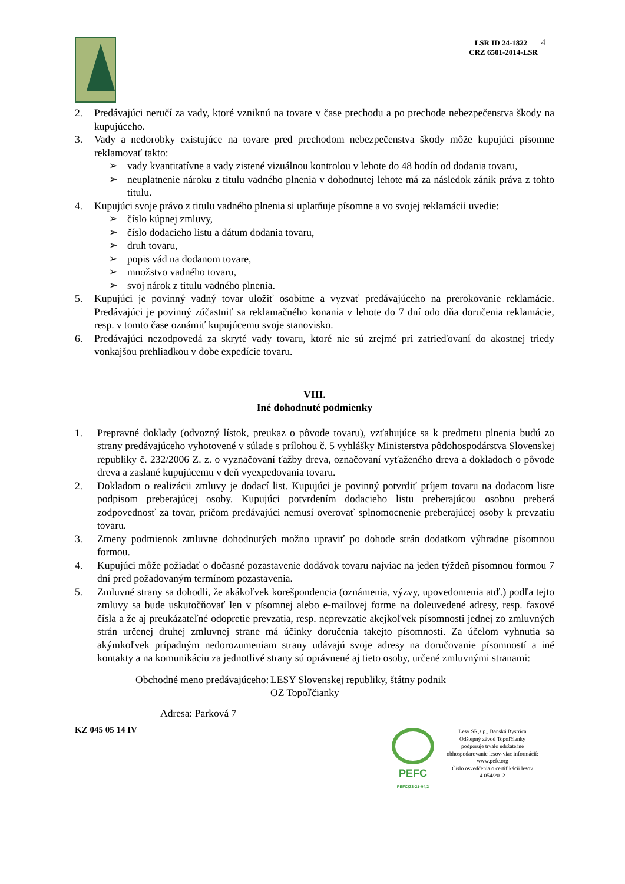LSR ID 24-1822 4
CRZ 6501-2014-LSR
2. Predávajúci neručí za vady, ktoré vzniknú na tovare v čase prechodu a po prechode nebezpečenstva škody na kupujúceho.
3. Vady a nedorobky existujúce na tovare pred prechodom nebezpečenstva škody môže kupujúci písomne reklamovať takto:
➢ vady kvantitatívne a vady zistené vizuálnou kontrolou v lehote do 48 hodín od dodania tovaru,
➢ neuplatnenie nároku z titulu vadného plnenia v dohodnutej lehote má za následok zánik práva z tohto titulu.
4. Kupujúci svoje právo z titulu vadného plnenia si uplatňuje písomne a vo svojej reklamácii uvedie:
➢ číslo kúpnej zmluvy,
➢ číslo dodacieho listu a dátum dodania tovaru,
➢ druh tovaru,
➢ popis vád na dodanom tovare,
➢ množstvo vadného tovaru,
➢ svoj nárok z titulu vadného plnenia.
5. Kupujúci je povinný vadný tovar uložiť osobitne a vyzvať predávajúceho na prerokovanie reklamácie. Predávajúci je povinný zúčastniť sa reklamačného konania v lehote do 7 dní odo dňa doručenia reklamácie, resp. v tomto čase oznámiť kupujúcemu svoje stanovisko.
6. Predávajúci nezodpovedá za skryté vady tovaru, ktoré nie sú zrejmé pri zatrieďovaní do akostnej triedy vonkajšou prehliadkou v dobe expedície tovaru.
VIII.
Iné dohodnuté podmienky
1. Prepravné doklady (odvozný lístok, preukaz o pôvode tovaru), vzťahujúce sa k predmetu plnenia budú zo strany predávajúceho vyhotovené v súlade s prílohou č. 5 vyhlášky Ministerstva pôdohospodárstva Slovenskej republiky č. 232/2006 Z. z. o vyznačovaní ťažby dreva, označovaní vyťaženého dreva a dokladoch o pôvode dreva a zaslané kupujúcemu v deň vyexpedovania tovaru.
2. Dokladom o realizácii zmluvy je dodací list. Kupujúci je povinný potvrdiť príjem tovaru na dodacom liste podpisom preberajúcej osoby. Kupujúci potvrdením dodacieho listu preberajúcou osobou preberá zodpovednosť za tovar, pričom predávajúci nemusí overovať splnomocnenie preberajúcej osoby k prevzatiu tovaru.
3. Zmeny podmienok zmluvne dohodnutých možno upraviť po dohode strán dodatkom výhradne písomnou formou.
4. Kupujúci môže požiadať o dočasné pozastavenie dodávok tovaru najviac na jeden týždeň písomnou formou 7 dní pred požadovaným termínom pozastavenia.
5. Zmluvné strany sa dohodli, že akákoľvek korešpondencia (oznámenia, výzvy, upovedomenia atď.) podľa tejto zmluvy sa bude uskutočňovať len v písomnej alebo e-mailovej forme na doleuvedené adresy, resp. faxové čísla a že aj preukázateľné odopretie prevzatia, resp. neprevzatie akejkoľvek písomnosti jednej zo zmluvných strán určenej druhej zmluvnej strane má účinky doručenia takejto písomnosti. Za účelom vyhnutia sa akýmkoľvek prípadným nedorozumeniam strany udávajú svoje adresy na doručovanie písomností a iné kontakty a na komunikáciu za jednotlivé strany sú oprávnené aj tieto osoby, určené zmluvnými stranami:
Obchodné meno predávajúceho: LESY Slovenskej republiky, štátny podnik
OZ Topoľčianky
Adresa: Parková 7
KZ 045 05 14 IV
PEFC
PEFC/23-21-04/2
Lesy SR,š.p., Banská Bystrica
Odštepný závod Topoľčianky
podporuje trvalo udržateľné
obhospodarovanie lesov-viac informácií:
www.pefc.org
Číslo osvedčenia o certifikácii lesov
4 054/2012